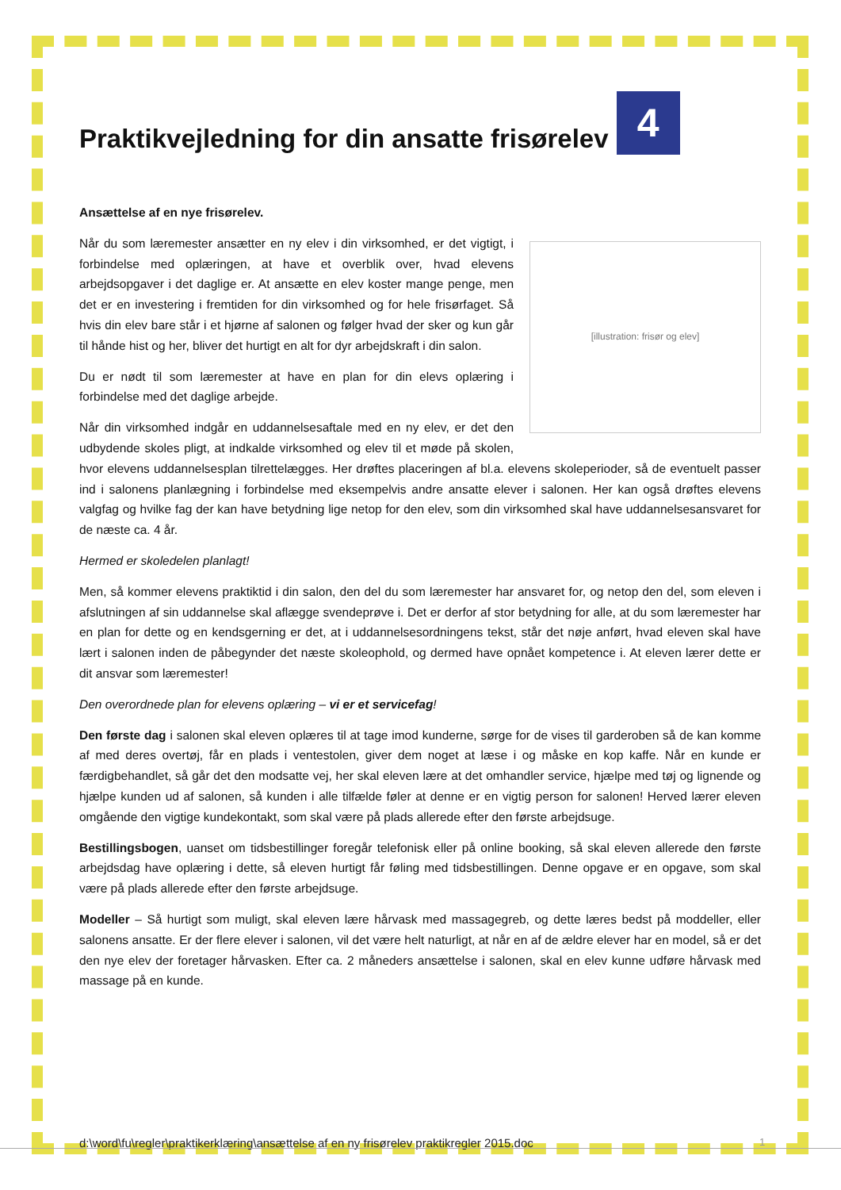Praktikvejledning for din ansatte frisørelev 4
Ansættelse af en nye frisørelev.
[illustration: frisør og elev]
Når du som læremester ansætter en ny elev i din virksomhed, er det vigtigt, i forbindelse med oplæringen, at have et overblik over, hvad elevens arbejdsopgaver i det daglige er. At ansætte en elev koster mange penge, men det er en investering i fremtiden for din virksomhed og for hele frisørfaget. Så hvis din elev bare står i et hjørne af salonen og følger hvad der sker og kun går til hånde hist og her, bliver det hurtigt en alt for dyr arbejdskraft i din salon.
Du er nødt til som læremester at have en plan for din elevs oplæring i forbindelse med det daglige arbejde.
Når din virksomhed indgår en uddannelsesaftale med en ny elev, er det den udbydende skoles pligt, at indkalde virksomhed og elev til et møde på skolen, hvor elevens uddannelsesplan tilrettelægges. Her drøftes placeringen af bl.a. elevens skoleperioder, så de eventuelt passer ind i salonens planlægning i forbindelse med eksempelvis andre ansatte elever i salonen. Her kan også drøftes elevens valgfag og hvilke fag der kan have betydning lige netop for den elev, som din virksomhed skal have uddannelsesansvaret for de næste ca. 4 år.
Hermed er skoledelen planlagt!
Men, så kommer elevens praktiktid i din salon, den del du som læremester har ansvaret for, og netop den del, som eleven i afslutningen af sin uddannelse skal aflægge svendeprøve i. Det er derfor af stor betydning for alle, at du som læremester har en plan for dette og en kendsgerning er det, at i uddannelsesordningens tekst, står det nøje anført, hvad eleven skal have lært i salonen inden de påbegynder det næste skoleophold, og dermed have opnået kompetence i. At eleven lærer dette er dit ansvar som læremester!
Den overordnede plan for elevens oplæring – vi er et servicefag!
Den første dag i salonen skal eleven oplæres til at tage imod kunderne, sørge for de vises til garderoben så de kan komme af med deres overtøj, får en plads i ventestolen, giver dem noget at læse i og måske en kop kaffe. Når en kunde er færdigbehandlet, så går det den modsatte vej, her skal eleven lære at det omhandler service, hjælpe med tøj og lignende og hjælpe kunden ud af salonen, så kunden i alle tilfælde føler at denne er en vigtig person for salonen! Herved lærer eleven omgående den vigtige kundekontakt, som skal være på plads allerede efter den første arbejdsuge.
Bestillingsbogen, uanset om tidsbestillinger foregår telefonisk eller på online booking, så skal eleven allerede den første arbejdsdag have oplæring i dette, så eleven hurtigt får føling med tidsbestillingen. Denne opgave er en opgave, som skal være på plads allerede efter den første arbejdsuge.
Modeller – Så hurtigt som muligt, skal eleven lære hårvask med massagegreb, og dette læres bedst på moddeller, eller salonens ansatte. Er der flere elever i salonen, vil det være helt naturligt, at når en af de ældre elever har en model, så er det den nye elev der foretager hårvasken. Efter ca. 2 måneders ansættelse i salonen, skal en elev kunne udføre hårvask med massage på en kunde.
d:\word\fu\regler\praktikerklæring\ansættelse af en ny frisørelev praktikregler 2015.doc
1